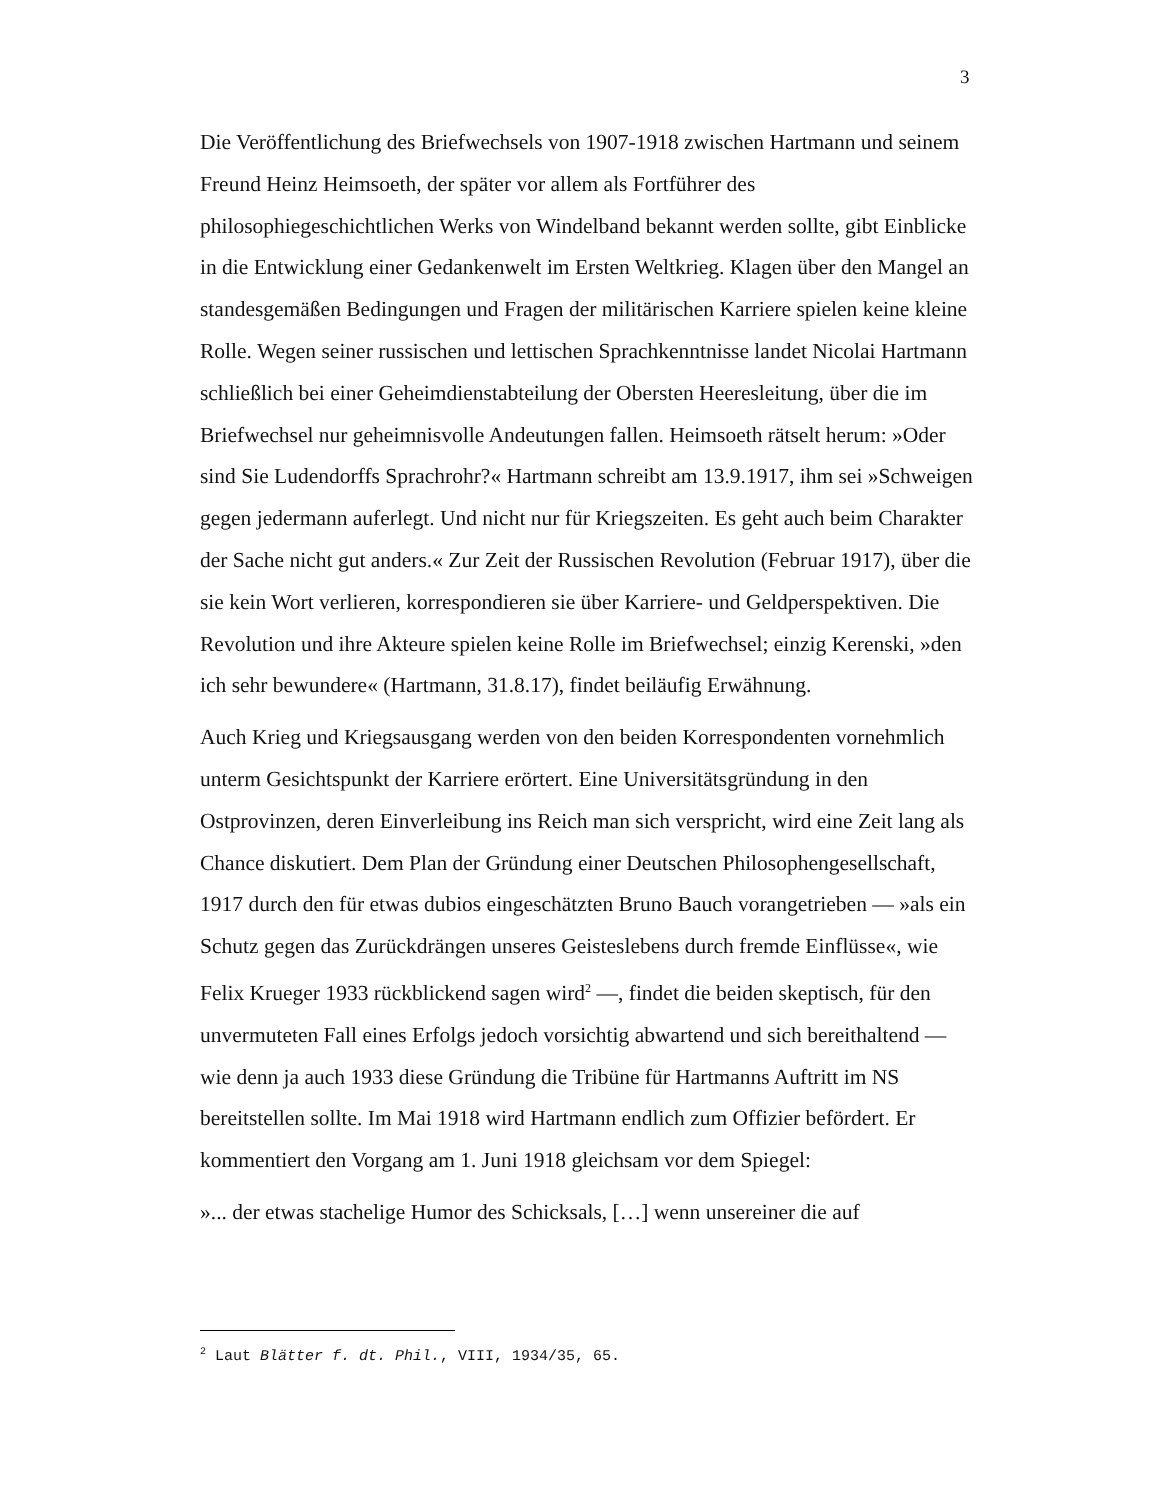3
Die Veröffentlichung des Briefwechsels von 1907-1918 zwischen Hartmann und seinem Freund Heinz Heimsoeth, der später vor allem als Fortführer des philosophiegeschichtlichen Werks von Windelband bekannt werden sollte, gibt Einblicke in die Entwicklung einer Gedankenwelt im Ersten Weltkrieg. Klagen über den Mangel an standesgemäßen Bedingungen und Fragen der militärischen Karriere spielen keine kleine Rolle. Wegen seiner russischen und lettischen Sprachkenntnisse landet Nicolai Hartmann schließlich bei einer Geheimdienstabteilung der Obersten Heeresleitung, über die im Briefwechsel nur geheimnisvolle Andeutungen fallen. Heimsoeth rätselt herum: »Oder sind Sie Ludendorffs Sprachrohr?« Hartmann schreibt am 13.9.1917, ihm sei »Schweigen gegen jedermann auferlegt. Und nicht nur für Kriegszeiten. Es geht auch beim Charakter der Sache nicht gut anders.« Zur Zeit der Russischen Revolution (Februar 1917), über die sie kein Wort verlieren, korrespondieren sie über Karriere- und Geldperspektiven. Die Revolution und ihre Akteure spielen keine Rolle im Briefwechsel; einzig Kerenski, »den ich sehr bewundere« (Hartmann, 31.8.17), findet beiläufig Erwähnung.
Auch Krieg und Kriegsausgang werden von den beiden Korrespondenten vornehmlich unterm Gesichtspunkt der Karriere erörtert. Eine Universitätsgründung in den Ostprovinzen, deren Einverleibung ins Reich man sich verspricht, wird eine Zeit lang als Chance diskutiert. Dem Plan der Gründung einer Deutschen Philosophengesellschaft, 1917 durch den für etwas dubios eingeschätzten Bruno Bauch vorangetrieben — »als ein Schutz gegen das Zurückdrängen unseres Geisteslebens durch fremde Einflüsse«, wie Felix Krueger 1933 rückblickend sagen wird<sup>2</sup> —, findet die beiden skeptisch, für den unvermuteten Fall eines Erfolgs jedoch vorsichtig abwartend und sich bereithaltend — wie denn ja auch 1933 diese Gründung die Tribüne für Hartmanns Auftritt im NS bereitstellen sollte. Im Mai 1918 wird Hartmann endlich zum Offizier befördert. Er kommentiert den Vorgang am 1. Juni 1918 gleichsam vor dem Spiegel:
»... der etwas stachelige Humor des Schicksals, […] wenn unsereiner die auf
<sup>2</sup> Laut Blätter f. dt. Phil., VIII, 1934/35, 65.